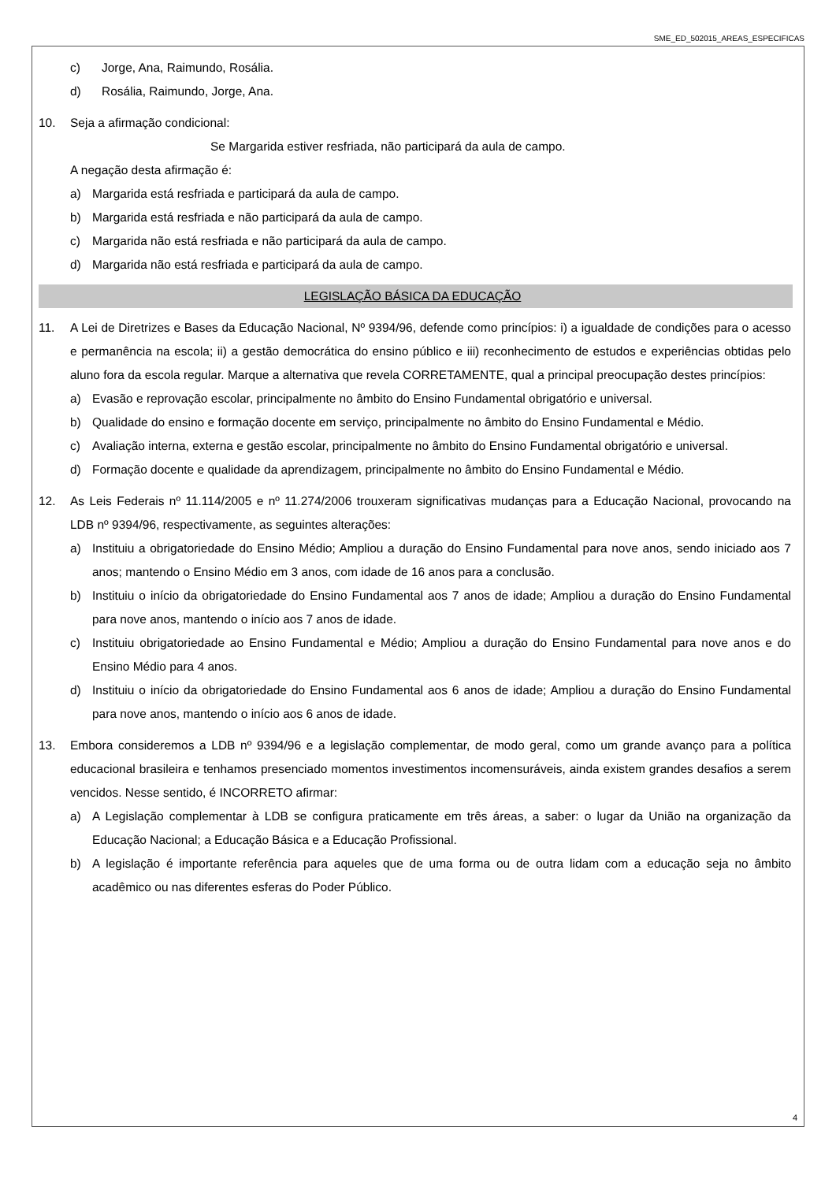SME_ED_502015_AREAS_ESPECIFICAS
c) Jorge, Ana, Raimundo, Rosália.
d) Rosália, Raimundo, Jorge, Ana.
10. Seja a afirmação condicional:
Se Margarida estiver resfriada, não participará da aula de campo.
A negação desta afirmação é:
a) Margarida está resfriada e participará da aula de campo.
b) Margarida está resfriada e não participará da aula de campo.
c) Margarida não está resfriada e não participará da aula de campo.
d) Margarida não está resfriada e participará da aula de campo.
LEGISLAÇÃO BÁSICA DA EDUCAÇÃO
11. A Lei de Diretrizes e Bases da Educação Nacional, Nº 9394/96, defende como princípios: i) a igualdade de condições para o acesso e permanência na escola; ii) a gestão democrática do ensino público e iii) reconhecimento de estudos e experiências obtidas pelo aluno fora da escola regular. Marque a alternativa que revela CORRETAMENTE, qual a principal preocupação destes princípios:
a) Evasão e reprovação escolar, principalmente no âmbito do Ensino Fundamental obrigatório e universal.
b) Qualidade do ensino e formação docente em serviço, principalmente no âmbito do Ensino Fundamental e Médio.
c) Avaliação interna, externa e gestão escolar, principalmente no âmbito do Ensino Fundamental obrigatório e universal.
d) Formação docente e qualidade da aprendizagem, principalmente no âmbito do Ensino Fundamental e Médio.
12. As Leis Federais nº 11.114/2005 e nº 11.274/2006 trouxeram significativas mudanças para a Educação Nacional, provocando na LDB nº 9394/96, respectivamente, as seguintes alterações:
a) Instituiu a obrigatoriedade do Ensino Médio; Ampliou a duração do Ensino Fundamental para nove anos, sendo iniciado aos 7 anos; mantendo o Ensino Médio em 3 anos, com idade de 16 anos para a conclusão.
b) Instituiu o início da obrigatoriedade do Ensino Fundamental aos 7 anos de idade; Ampliou a duração do Ensino Fundamental para nove anos, mantendo o início aos 7 anos de idade.
c) Instituiu obrigatoriedade ao Ensino Fundamental e Médio; Ampliou a duração do Ensino Fundamental para nove anos e do Ensino Médio para 4 anos.
d) Instituiu o início da obrigatoriedade do Ensino Fundamental aos 6 anos de idade; Ampliou a duração do Ensino Fundamental para nove anos, mantendo o início aos 6 anos de idade.
13. Embora consideremos a LDB nº 9394/96 e a legislação complementar, de modo geral, como um grande avanço para a política educacional brasileira e tenhamos presenciado momentos investimentos incomensuráveis, ainda existem grandes desafios a serem vencidos. Nesse sentido, é INCORRETO afirmar:
a) A Legislação complementar à LDB se configura praticamente em três áreas, a saber: o lugar da União na organização da Educação Nacional; a Educação Básica e a Educação Profissional.
b) A legislação é importante referência para aqueles que de uma forma ou de outra lidam com a educação seja no âmbito acadêmico ou nas diferentes esferas do Poder Público.
4